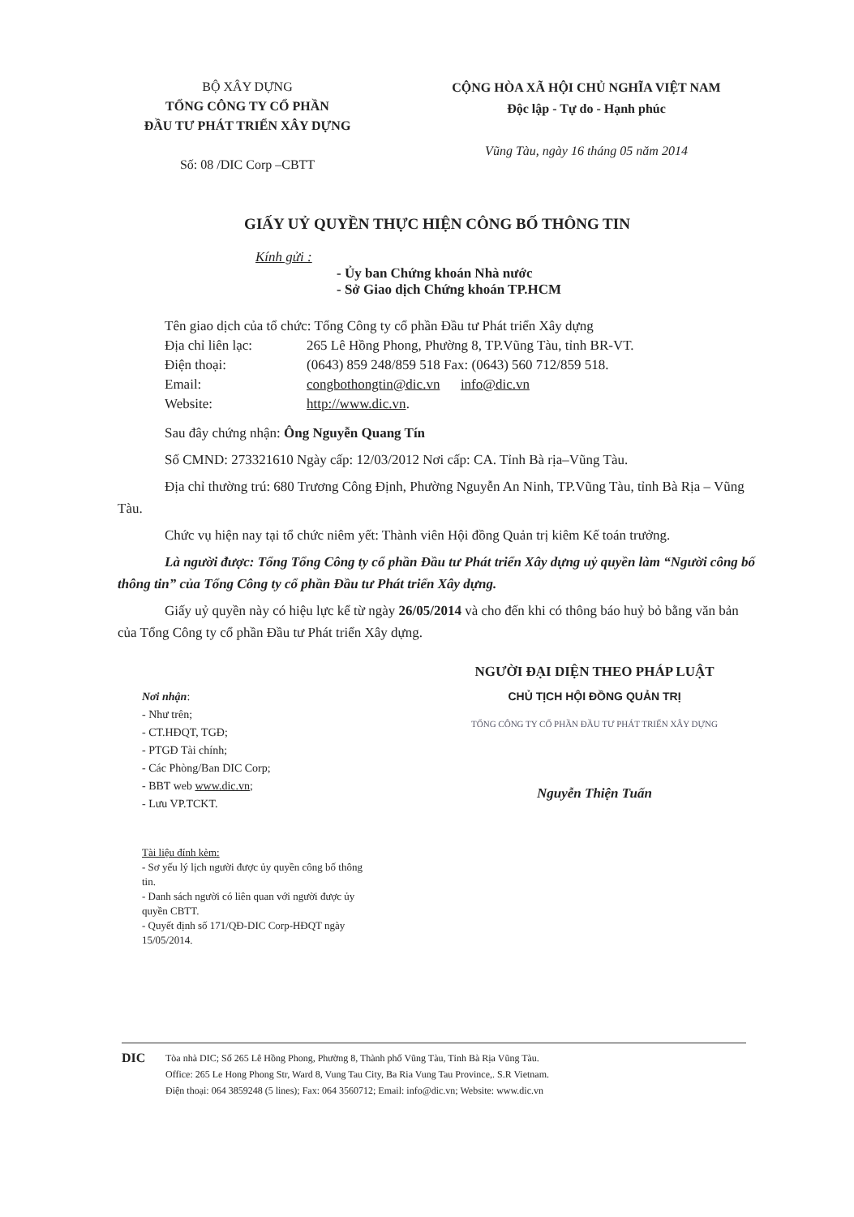BỘ XÂY DỰNG
TỔNG CÔNG TY CỔ PHẦN
ĐẦU TƯ PHÁT TRIỂN XÂY DỰNG
Số: 08 /DIC Corp –CBTT
CỘNG HÒA XÃ HỘI CHỦ NGHĨA VIỆT NAM
Độc lập - Tự do - Hạnh phúc
Vũng Tàu, ngày 16 tháng 05 năm 2014
GIẤY UỶ QUYỀN THỰC HIỆN CÔNG BỐ THÔNG TIN
Kính gửi :
- Ủy ban Chứng khoán Nhà nước
- Sở Giao dịch Chứng khoán TP.HCM
Tên giao dịch của tổ chức: Tổng Công ty cổ phần Đầu tư Phát triển Xây dựng
Địa chỉ liên lạc: 265 Lê Hồng Phong, Phường 8, TP.Vũng Tàu, tỉnh BR-VT.
Điện thoại: (0643) 859 248/859 518 Fax: (0643) 560 712/859 518.
Email: congbothongtin@dic.vn info@dic.vn
Website: http://www.dic.vn.
Sau đây chứng nhận: Ông Nguyễn Quang Tín
Số CMND: 273321610 Ngày cấp: 12/03/2012 Nơi cấp: CA. Tỉnh Bà rịa–Vũng Tàu.
Địa chỉ thường trú: 680 Trương Công Định, Phường Nguyễn An Ninh, TP.Vũng Tàu, tỉnh Bà Rịa – Vũng Tàu.
Chức vụ hiện nay tại tổ chức niêm yết: Thành viên Hội đồng Quản trị kiêm Kế toán trưởng.
Là người được: Tổng Tổng Công ty cổ phần Đầu tư Phát triển Xây dựng uỷ quyền làm “Người công bố thông tin” của Tổng Công ty cổ phần Đầu tư Phát triển Xây dựng.
Giấy uỷ quyền này có hiệu lực kể từ ngày 26/05/2014 và cho đến khi có thông báo huỷ bỏ bằng văn bản của Tổng Công ty cổ phần Đầu tư Phát triển Xây dựng.
Nơi nhận:
- Như trên;
- CT.HĐQT, TGĐ;
- PTGĐ Tài chính;
- Các Phòng/Ban DIC Corp;
- BBT web www.dic.vn;
- Lưu VP.TCKT.
Tài liệu đính kèm:
- Sơ yếu lý lịch người được ủy quyền công bố thông tin.
- Danh sách người có liên quan với người được ủy quyền CBTT.
- Quyết định số 171/QĐ-DIC Corp-HĐQT ngày 15/05/2014.
NGƯỜI ĐẠI DIỆN THEO PHÁP LUẬT
CHỦ TỊCH HỘI ĐỒNG QUẢN TRỊ
TỔNG CÔNG TY CỔ PHẦN ĐẦU TƯ PHÁT TRIỂN XÂY DỰNG
Nguyễn Thiện Tuấn
DIC
Tòa nhà DIC; Số 265 Lê Hồng Phong, Phường 8, Thành phố Vũng Tàu, Tỉnh Bà Rịa Vũng Tàu.
Office: 265 Le Hong Phong Str, Ward 8, Vung Tau City, Ba Ria Vung Tau Province,. S.R Vietnam.
Điện thoại: 064 3859248 (5 lines); Fax: 064 3560712; Email: info@dic.vn; Website: www.dic.vn